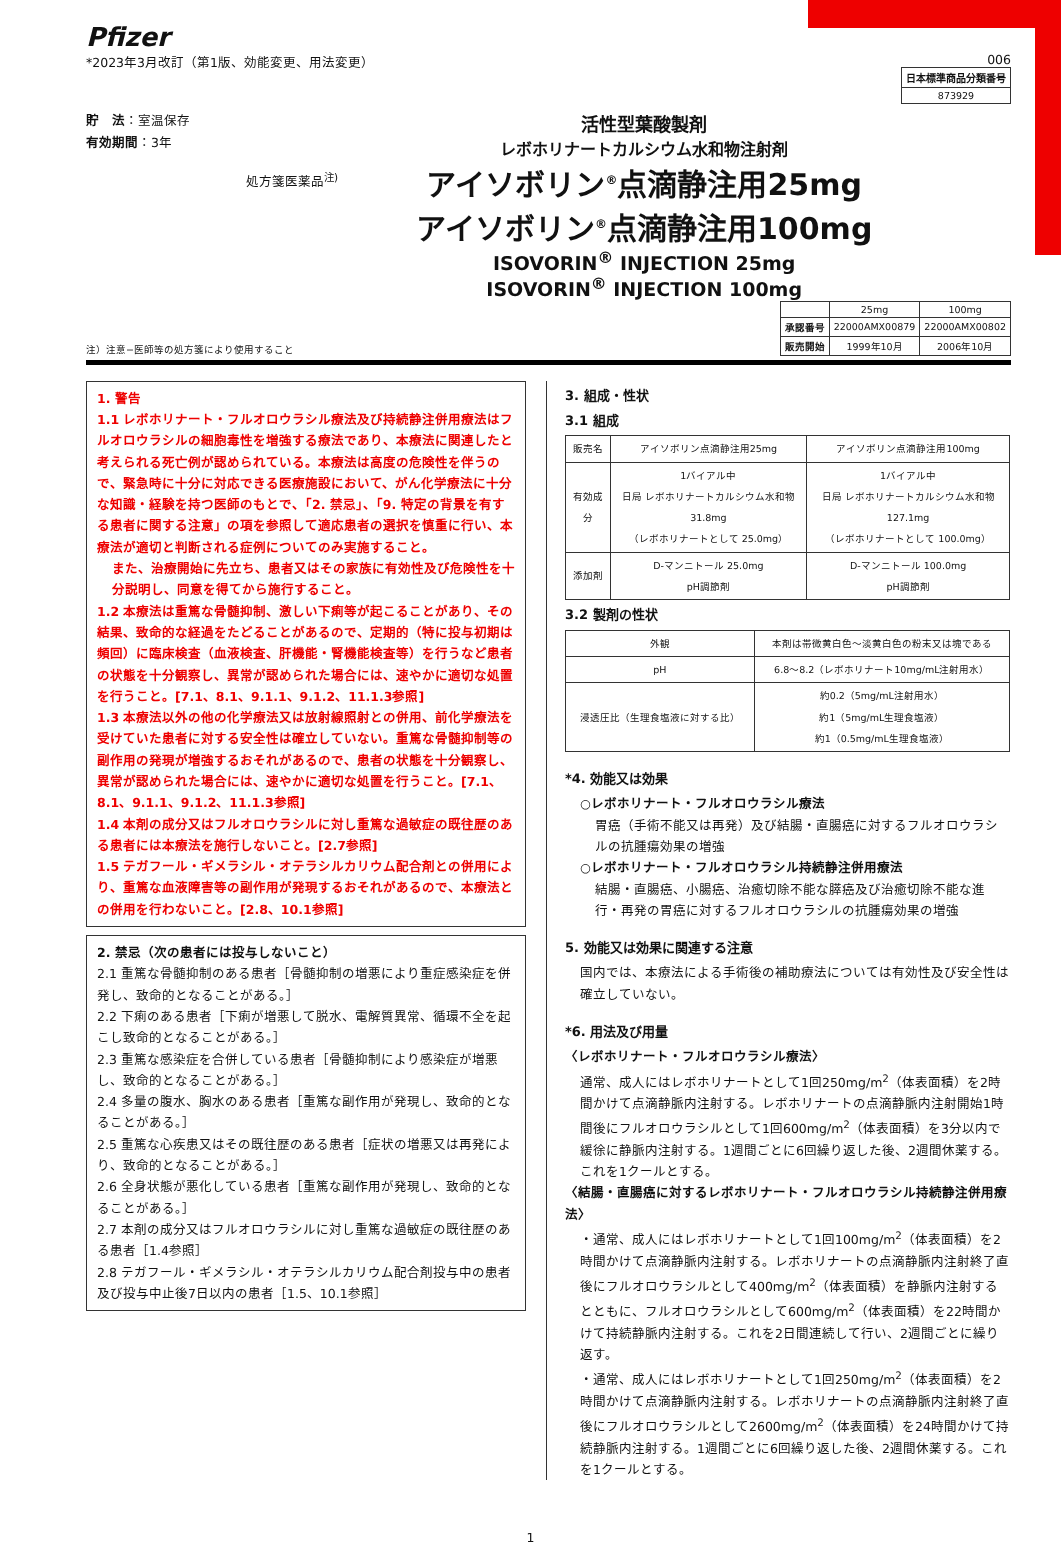Pfizer
*2023年3月改訂（第1版、効能変更、用法変更）
006
| 日本標準商品分類番号 |
| 873929 |
貯　法：室温保存
有効期間：3年
処方箋医薬品<sup>注)</sup>
活性型葉酸製剤
レボホリナートカルシウム水和物注射剤
アイソボリン<sup>®</sup>点滴静注用25mg
アイソボリン<sup>®</sup>点滴静注用100mg
ISOVORIN<sup>®</sup> INJECTION 25mg
ISOVORIN<sup>®</sup> INJECTION 100mg
注）注意−医師等の処方箋により使用すること
| | 25mg | 100mg |
| 承認番号 | 22000AMX00879 | 22000AMX00802 |
| 販売開始 | 1999年10月 | 2006年10月 |
1. 警告
1.1 レボホリナート・フルオロウラシル療法及び持続静注併用療法はフルオロウラシルの細胞毒性を増強する療法であり、本療法に関連したと考えられる死亡例が認められている。本療法は高度の危険性を伴うので、緊急時に十分に対応できる医療施設において、がん化学療法に十分な知識・経験を持つ医師のもとで、「2. 禁忌」、「9. 特定の背景を有する患者に関する注意」の項を参照して適応患者の選択を慎重に行い、本療法が適切と判断される症例についてのみ実施すること。
また、治療開始に先立ち、患者又はその家族に有効性及び危険性を十分説明し、同意を得てから施行すること。
1.2 本療法は重篤な骨髄抑制、激しい下痢等が起こることがあり、その結果、致命的な経過をたどることがあるので、定期的（特に投与初期は頻回）に臨床検査（血液検査、肝機能・腎機能検査等）を行うなど患者の状態を十分観察し、異常が認められた場合には、速やかに適切な処置を行うこと。[7.1、8.1、9.1.1、9.1.2、11.1.3参照]
1.3 本療法以外の他の化学療法又は放射線照射との併用、前化学療法を受けていた患者に対する安全性は確立していない。重篤な骨髄抑制等の副作用の発現が増強するおそれがあるので、患者の状態を十分観察し、異常が認められた場合には、速やかに適切な処置を行うこと。[7.1、8.1、9.1.1、9.1.2、11.1.3参照]
1.4 本剤の成分又はフルオロウラシルに対し重篤な過敏症の既往歴のある患者には本療法を施行しないこと。[2.7参照]
1.5 テガフール・ギメラシル・オテラシルカリウム配合剤との併用により、重篤な血液障害等の副作用が発現するおそれがあるので、本療法との併用を行わないこと。[2.8、10.1参照]
2. 禁忌（次の患者には投与しないこと）
2.1 重篤な骨髄抑制のある患者［骨髄抑制の増悪により重症感染症を併発し、致命的となることがある。］
2.2 下痢のある患者［下痢が増悪して脱水、電解質異常、循環不全を起こし致命的となることがある。］
2.3 重篤な感染症を合併している患者［骨髄抑制により感染症が増悪し、致命的となることがある。］
2.4 多量の腹水、胸水のある患者［重篤な副作用が発現し、致命的となることがある。］
2.5 重篤な心疾患又はその既往歴のある患者［症状の増悪又は再発により、致命的となることがある。］
2.6 全身状態が悪化している患者［重篤な副作用が発現し、致命的となることがある。］
2.7 本剤の成分又はフルオロウラシルに対し重篤な過敏症の既往歴のある患者［1.4参照］
2.8 テガフール・ギメラシル・オテラシルカリウム配合剤投与中の患者及び投与中止後7日以内の患者［1.5、10.1参照］
3. 組成・性状
3.1 組成
| 販売名 | アイソボリン点滴静注用25mg | アイソボリン点滴静注用100mg |
| 有効成分 | 1バイアル中 日局 レボホリナートカルシウム水和物 31.8mg （レボホリナートとして 25.0mg） | 1バイアル中 日局 レボホリナートカルシウム水和物 127.1mg （レボホリナートとして 100.0mg） |
| 添加剤 | D-マンニトール 25.0mg pH調節剤 | D-マンニトール 100.0mg pH調節剤 |
3.2 製剤の性状
| 外観 | 本剤は帯微黄白色～淡黄白色の粉末又は塊である |
| pH | 6.8～8.2（レボホリナート10mg/mL注射用水） |
| 浸透圧比（生理食塩液に対する比） | 約0.2（5mg/mL注射用水） 約1（5mg/mL生理食塩液） 約1（0.5mg/mL生理食塩液） |
*4. 効能又は効果
○レボホリナート・フルオロウラシル療法
胃癌（手術不能又は再発）及び結腸・直腸癌に対するフルオロウラシルの抗腫瘍効果の増強
○レボホリナート・フルオロウラシル持続静注併用療法
結腸・直腸癌、小腸癌、治癒切除不能な膵癌及び治癒切除不能な進行・再発の胃癌に対するフルオロウラシルの抗腫瘍効果の増強
5. 効能又は効果に関連する注意
国内では、本療法による手術後の補助療法については有効性及び安全性は確立していない。
*6. 用法及び用量
〈レボホリナート・フルオロウラシル療法〉
通常、成人にはレボホリナートとして1回250mg/m<sup>2</sup>（体表面積）を2時間かけて点滴静脈内注射する。レボホリナートの点滴静脈内注射開始1時間後にフルオロウラシルとして1回600mg/m<sup>2</sup>（体表面積）を3分以内で緩徐に静脈内注射する。1週間ごとに6回繰り返した後、2週間休薬する。これを1クールとする。
〈結腸・直腸癌に対するレボホリナート・フルオロウラシル持続静注併用療法〉
・通常、成人にはレボホリナートとして1回100mg/m<sup>2</sup>（体表面積）を2時間かけて点滴静脈内注射する。レボホリナートの点滴静脈内注射終了直後にフルオロウラシルとして400mg/m<sup>2</sup>（体表面積）を静脈内注射するとともに、フルオロウラシルとして600mg/m<sup>2</sup>（体表面積）を22時間かけて持続静脈内注射する。これを2日間連続して行い、2週間ごとに繰り返す。
・通常、成人にはレボホリナートとして1回250mg/m<sup>2</sup>（体表面積）を2時間かけて点滴静脈内注射する。レボホリナートの点滴静脈内注射終了直後にフルオロウラシルとして2600mg/m<sup>2</sup>（体表面積）を24時間かけて持続静脈内注射する。1週間ごとに6回繰り返した後、2週間休薬する。これを1クールとする。
1